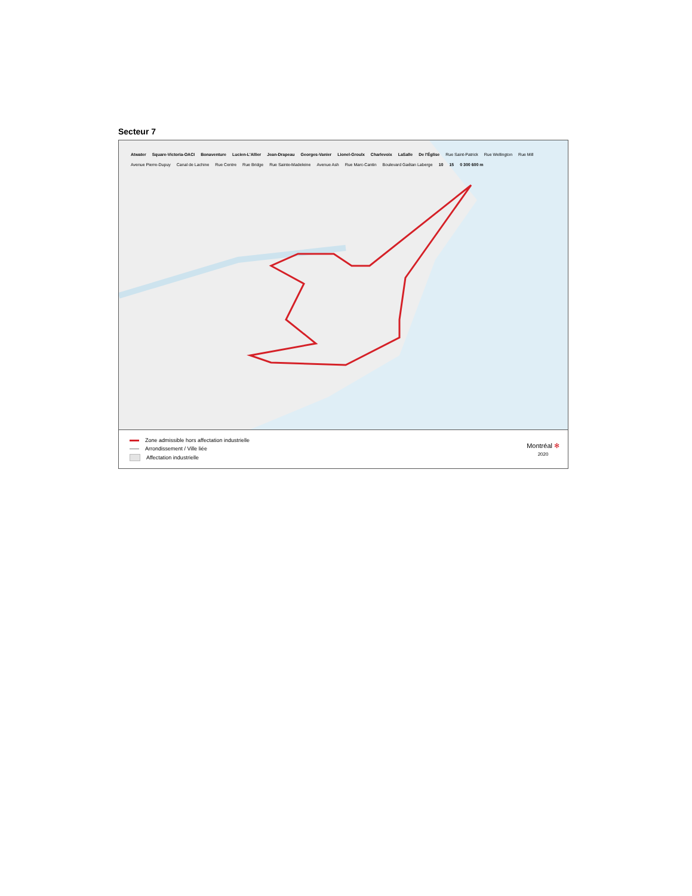Secteur 7
Atwater
Square-Victoria-OACI
Bonaventure
Lucien-L'Allier
Jean-Drapeau
Georges-Vanier
Lionel-Groulx
Charlevoix
LaSalle
De l'Église
Rue Saint-Patrick
Rue Wellington
Rue Mill
Avenue Pierre-Dupuy
Canal de Lachine
Rue Centre
Rue Bridge
Rue Sainte-Madeleine
Avenue Ash
Rue Marc-Cantin
Boulevard Gaétan Laberge
10
15
0 300 600 m
Zone admissible hors affectation industrielle
Arrondissement / Ville liée
Affectation industrielle
Montréal ✻
2020